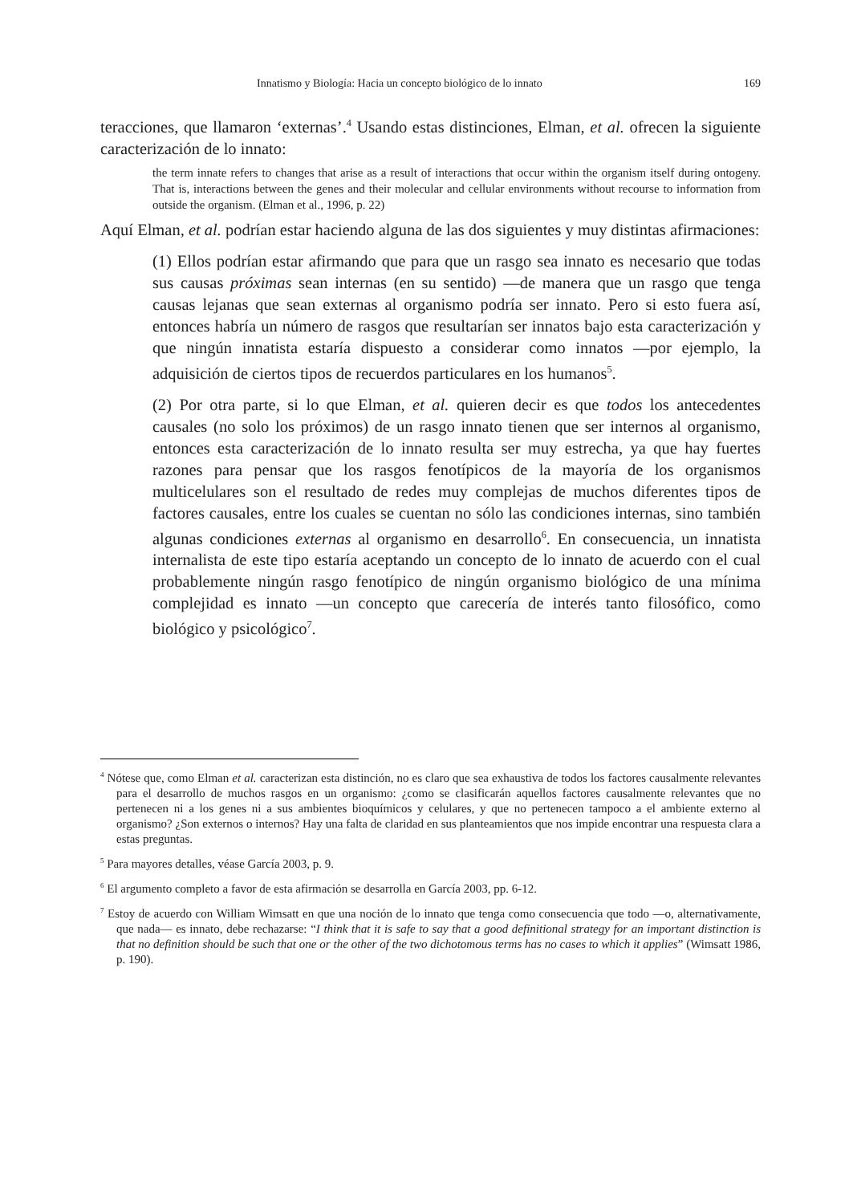Innatismo y Biología: Hacia un concepto biológico de lo innato 169
teracciones, que llamaron ‘externas’.<sup>4</sup> Usando estas distinciones, Elman, et al. ofrecen la siguiente caracterización de lo innato:
the term innate refers to changes that arise as a result of interactions that occur within the organism itself during ontogeny. That is, interactions between the genes and their molecular and cellular environments without recourse to information from outside the organism. (Elman et al., 1996, p. 22)
Aquí Elman, et al. podrían estar haciendo alguna de las dos siguientes y muy distintas afirmaciones:
(1) Ellos podrían estar afirmando que para que un rasgo sea innato es necesario que todas sus causas próximas sean internas (en su sentido) —de manera que un rasgo que tenga causas lejanas que sean externas al organismo podría ser innato. Pero si esto fuera así, entonces habría un número de rasgos que resultarían ser innatos bajo esta caracterización y que ningún innatista estaría dispuesto a considerar como innatos —por ejemplo, la adquisición de ciertos tipos de recuerdos particulares en los humanos<sup>5</sup>.
(2) Por otra parte, si lo que Elman, et al. quieren decir es que todos los antecedentes causales (no solo los próximos) de un rasgo innato tienen que ser internos al organismo, entonces esta caracterización de lo innato resulta ser muy estrecha, ya que hay fuertes razones para pensar que los rasgos fenotípicos de la mayoría de los organismos multicelulares son el resultado de redes muy complejas de muchos diferentes tipos de factores causales, entre los cuales se cuentan no sólo las condiciones internas, sino también algunas condiciones externas al organismo en desarrollo<sup>6</sup>. En consecuencia, un innatista internalista de este tipo estaría aceptando un concepto de lo innato de acuerdo con el cual probablemente ningún rasgo fenotípico de ningún organismo biológico de una mínima complejidad es innato —un concepto que carecería de interés tanto filosófico, como biológico y psicológico<sup>7</sup>.
<sup>4</sup> Nótese que, como Elman et al. caracterizan esta distinción, no es claro que sea exhaustiva de todos los factores causalmente relevantes para el desarrollo de muchos rasgos en un organismo: ¿como se clasificarán aquellos factores causalmente relevantes que no pertenecen ni a los genes ni a sus ambientes bioquímicos y celulares, y que no pertenecen tampoco a el ambiente externo al organismo? ¿Son externos o internos? Hay una falta de claridad en sus planteamientos que nos impide encontrar una respuesta clara a estas preguntas.
<sup>5</sup> Para mayores detalles, véase García 2003, p. 9.
<sup>6</sup> El argumento completo a favor de esta afirmación se desarrolla en García 2003, pp. 6-12.
<sup>7</sup> Estoy de acuerdo con William Wimsatt en que una noción de lo innato que tenga como consecuencia que todo —o, alternativamente, que nada— es innato, debe rechazarse: “I think that it is safe to say that a good definitional strategy for an important distinction is that no definition should be such that one or the other of the two dichotomous terms has no cases to which it applies” (Wimsatt 1986, p. 190).